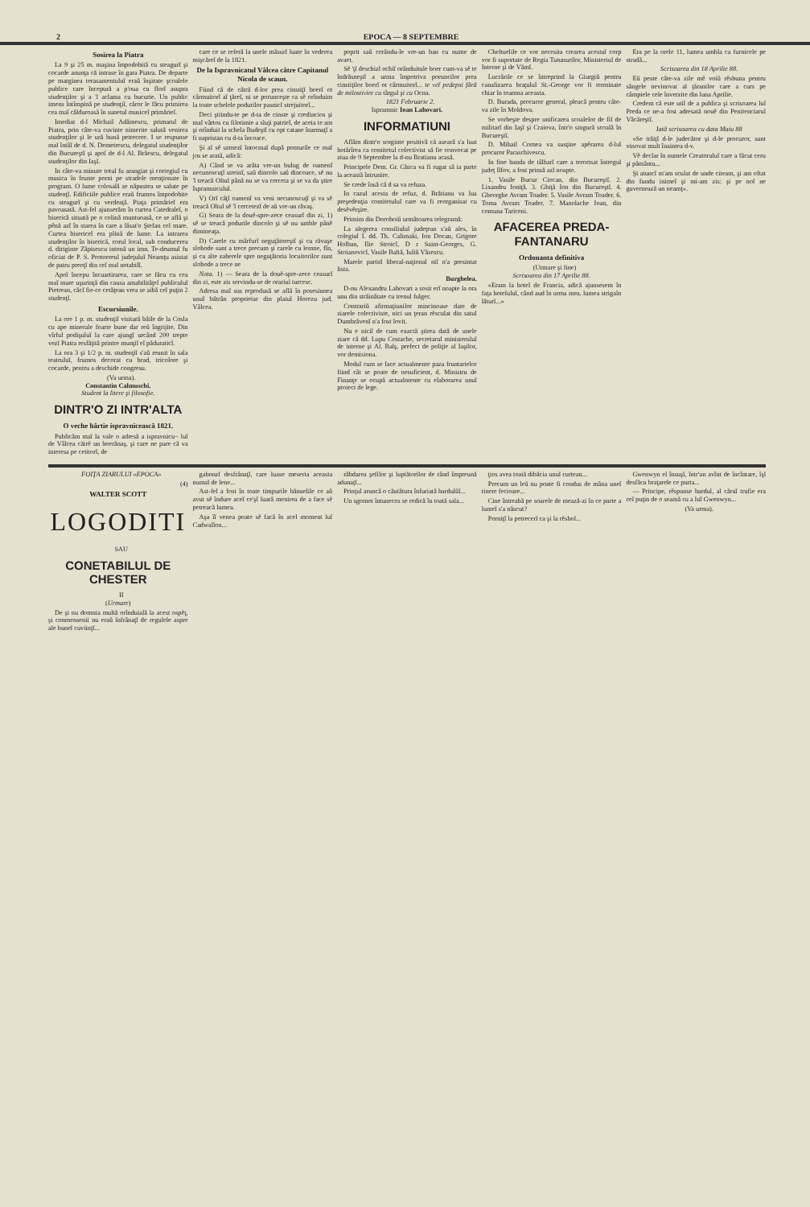2 EPOCA — 8 SEPTEMBRE
Sosirea la Piatra
La 9 şi 25 m. maşina împodobită cu steagurĭ şi cocarde anunţa că intrase în gara Piatra. De departe pe marginea terasamentuluĭ eraŭ înşirate şcoalele publice care începură a p'oua cu florĭ asupra studenţilor şi a 'ĭ aclama cu bucurie. Un public imens întîmpină pe studenţiĭ, căror le făcu primirea cea maĭ călduroasă în sunetul musiceĭ primărieĭ.
Imediat d-l Michail Adămescu, primarul de Piatra, prin câte-va cuvinte nimerite salută venirea studenţilor şi le ură bună petrecere. I se respunse maĭ întâĭ de d. N. Demetrescu, delegatul studenţilor din Bucureştĭ şi apoĭ de d-l Al. Brăescu, delegatul studenţilor din Iaşĭ.
In câte-va minute totul fu arangiat şi cortegiul cu musica în frunte porni pe stradele menţionate în program. O lume colosală se năpustea se salute pe studenţĭ. Edificiile publice eraŭ frumos împodobite cu steagurĭ şi cu verdeaţă. Piaţa primărieĭ era pavoasată. Ast-fel ajunserăm în curtea Catedraleĭ, o biserică situată pe o colină muntuoasă, ce se află şi pênă azĭ în starea în care a lăsat'o Ştefan cel mare. Curtea bisericeĭ era plină de lume. La intrarea studenţilor în biserică, corul local, sub conducerea d. diriginte Zăpisescu intonă un imn. Te-deumul fu oficiat de P. S. Protoereul judeţuluĭ Neamţu asistat de patru preoţĭ din ceĭ maĭ notabilĭ.
Apoĭ începu încuartirarea, care se făcu cu cea maĭ mare uşurinţă din causa amabilităţeĭ publiculuĭ Pietrean, căcĭ fie-ce cetăţean vrea se aibă ceĭ puţin 2 studenţĭ.
Escursiunile.
La ore 1 p. m. studenţiĭ visitară băile de la Cosla cu ape minerale foarte bune dar reŭ îngrijite. Din vîrful podişuluĭ la care ajungĭ urcând 200 trepte vezĭ Piatra resfăţită printre munţiĭ eĭ păduraticĭ.
La ora 3 şi 1/2 p. m. studenţiĭ s'aŭ reunit în sala teatruluĭ, frumos decorat cu brad, tricolore şi cocarde, pentru a deschide congresu.
(Va urma).
Constantin Calmuschi.
Student la litere şi filosofie.
DINTR'O ZI INTR'ALTA
O veche hârtie ispravnicească 1821.
Publicăm maĭ la vale o adresă a ispravnicu− luĭ de Vâlcea cătrě un boerănaş, şi care ne pare că va interesa pe cetitorĭ, de
care ce se referă la unele măsurĭ luate în vederea mişcăreĭ de la 1821.
De la Ispravnicatul Vâlcea câtre Capitanul Nicola de scaun.
Fiind că de cătră d-lor prea cinstiţĭ boerĭ ot cârmuitorĭ aĭ ţăreĭ, ni se porunceşte ca sě orînduim la toate schelele podurilor pasnicĭ strejuitorĭ...
Deci ştiindu-te pe d-ta de cinste şi credincios şi maĭ vârtos cu filotimie a sluji patrieĭ, de aceia te am şi orînduit la schela Budeştĭ cu opt catane înarmaţĭ a fi napristan cu d-ta încoace.
Şi aĭ sě urmezĭ întocmaĭ după ponturile ce maĭ jos se arată, adică:
A) Când se va arăta vre-un bulug de oamenĭ necunoscuţĭ streinĭ, saŭ dincolo saŭ dincoace, sě nu 'ĭ treacă Oltul până nu se va cerceta şi se va da ştire Ispramniculuĭ.
V) Orĭ câţĭ oamenĭ va veni necunoscuţĭ şi va sě treacă Oltul sě 'ĭ cercetezĭ de aŭ vre-un răvaş.
G) Seara de la douě-spre-zece ceasurĭ din zi, 1) sě se treacă podurile dincolo şi sě nu umble pânĕ dimineaţa.
D) Carele cu mărfurĭ neguţătoreştĭ şi cu răvaşe slobode sunt a trece precum şi carele cu lemne, fîn, şi cu alte zaherele spre neguţătoria locuitorilor sunt slobode a trece ne
Nota. 1) — Seara de la douě-spre-zece ceasurĭ din zi, este zis servindu-se de orariul turcesc.
Adresa maĭ sus reprodusă se află în posesiunea unuĭ bătrân proprietar din plaiul Horezu jud. Vâlcea.
poprit saŭ cerându-le vre-un ban cu nume de avaet.
Sě 'ţĭ deschizĭ ochiĭ orânduitule boer cum-va sě te îndrăsneştĭ a urma împotriva poruncilor prea cinstiţilor boerĭ ot cârmuitorĭ... te veĭ pedepsi fără de milostivire cu târgul şi cu Ocna.
1821 Februarie 2.
Ispramnic Ioan Lahovari.
INFORMATIUNI
Aflăm dintr'o sorginte positivă că aseară s'a luat hotărîrea ca comitetul colectivist să fie convocat pe ziua de 9 Septembre la d-nu Bratianu acasă.
Principele Dem. Gr. Ghica va fi rugat să ia parte la această întrunire.
Se crede însă că d sa va refuza.
In cazul acesta de refuz, d. Brătianu va lua preşedenţia comitetuluĭ care va fi reorganisat cu desěvêrşire.
Primim din Dorohoiŭ următoarea telegramă:
La alegerea consiliuluĭ judeţean s'aŭ ales, în colegiul I. dd. Th. Calimaki, Ion Docan, Grigore Holban, Ilie Stroicĭ, D r Saint-Georges, G. Stoianovicĭ, Vasile Baltă, Iuliŭ Văsescu.
Marele partid liberal-naţional niĭ n'a presintat lista.
Burghelea.
D-nu Alexandru Lahovari a sosit erĭ noapte la ora unu din străinătate cu trenul fulger.
Contrariŭ afirmaţiunilor mincinoase date de ziarele colectiviste, nici un ţeran rěsculat din satul Dumbrăvenĭ n'a fost lovit.
Nu e niciĭ de cum exactă ştirea dată de unele ziare că dd. Lupu Costache, secretarul ministeruluĭ de interne şi Al. Balş, prefect de poliţie al Iaşilor, vor demisiona.
Modul cum se face actualmente paza fruntarielor fiind cât se poate de nesuficient, d. Ministru de Finanţe se ocupă actualmente cu elaborarea unuĭ proiect de lege.
Cheltuelile ce vor necesita crearea acestuĭ corp vor fi suportate de Regia Tutunurilor, Ministeriul de Interne şi de Vămĭ.
Lucrările ce se întreprind la Giurgiŭ pentru canalizarea braţuluĭ St.-George vor fi terminate chiar în toamna aceasta.
D. Burada, procuror general, pleacă pentru câte-va zile în Moldova.
Se vorbeşte despre unificarea scoalelor de fiĭ de militarĭ din Iaşĭ şi Craiova, într'o singură scoală în Bucureştĭ.
D. Mihail Cornea va susţine apěrarea d-luĭ procuror Paraschivescu.
In fine banda de tâlharĭ care a terorisat întregul judeţ Ilfov, a fost prinsă azĭ noapte.
1. Vasile Bucur Ciocan, din Bucureştĭ. 2. Lixandru Ioniţă. 3. Ghiţă Ion din Bucureştĭ. 4. Gheorghe Avram Toader. 5. Vasile Avram Toader. 6. Toma Avram Toader. 7. Manolache Ioan, din comuna Tariceni.
AFACEREA PREDA-FANTANARU
Ordonanta definitiva
(Urmare şi fine)
Scrisoarea din 17 Aprilie 88.
«Eram la hotel de Francia, adică ajunsesem în faţa hoteluluĭ, când aud în urma mea, lumea strigaîn lăturĭ...»
Era pe la orele 11, lumea umbla ca furnicele pe stradă...
Scrisoarea din 18 Aprilie 88.
Eŭ peste câte-va zile mě voiŭ rěsbuna pentru sângele nevinovat al ţăranilor care a curs pe câmpiele cele înverzite din luna Aprilie.
Credem că este util de a publica şi scrisoarea luĭ Preda ce ne-a fost adresată nouě din Penitenciarul Văcăreştĭ.
Iată scrisoarea cu data Maiu 88
«Se trăiţĭ d-le judecător şi d-le procuror, sunt vinovat mult înaintea d-v.
Vě declar în numele Creatoruluĭ care a făcut ceru şi pământu...
Şi atuncĭ m'am sculat de unde citeam, şi am oftat din fundu inimeĭ şi mi-am zis: şi pe noĭ ne guvernează un neamţ».
FOIŢA ZIARULUI «EPOCA»
(4)
WALTER SCOTT
LOGODITI
SAU
CONETABILUL DE CHESTER
II
(Urmare)
De şi nu domnia multă orînduială la acest ospěţ, şi conmensenii nu eraŭ înfrânaţĭ de regulele aspre ale buneĭ cuviinţĭ...
gabonzĭ desfrânaţĭ, care luase meseria aceasta numaĭ de lene...
Ast-fel a fost în toate timpurile bănuelile ce aŭ avut sě îndure aceĭ ce'şĭ luară menirea de a face sě petreacă lumea.
Aşa îĭ venea poate sě facă în acel moment luĭ Cadwallon...
răbdarea şefilor şi luptătorilor de rând împreună adunaţĭ...
Prinţul aruncă o căutătura înfuriată bardulŭĭ...
Un sgomot întunecos se redică în toată sala...
ţios avea toată dibăcia unuĭ curtean...
Precum un leŭ nu poate fi condus de mâna uneĭ tinere fecioare...
Cine întreabă pe soarele de mează-zi în ce parte a lumeĭ s'a născut?
Porniţĭ la petrecerĭ ca şi la rěsboĭ...
Gwenwyn el însuşĭ, într'un avînt de încîntare, îşĭ desfăcu braţarele ce purta...
— Principe, rěspunse bardul, al căruĭ trufie era ceĭ puţin de o seamă cu a luĭ Gwenwyn...
(Va urma).